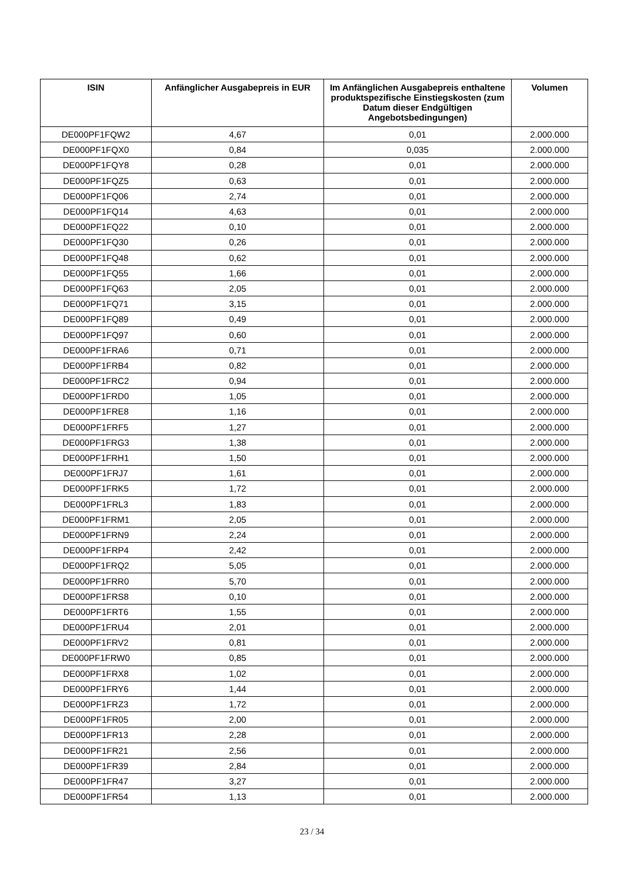| ISIN | Anfänglicher Ausgabepreis in EUR | Im Anfänglichen Ausgabepreis enthaltene produktspezifische Einstiegskosten (zum Datum dieser Endgültigen Angebotsbedingungen) | Volumen |
| --- | --- | --- | --- |
| DE000PF1FQW2 | 4,67 | 0,01 | 2.000.000 |
| DE000PF1FQX0 | 0,84 | 0,035 | 2.000.000 |
| DE000PF1FQY8 | 0,28 | 0,01 | 2.000.000 |
| DE000PF1FQZ5 | 0,63 | 0,01 | 2.000.000 |
| DE000PF1FQ06 | 2,74 | 0,01 | 2.000.000 |
| DE000PF1FQ14 | 4,63 | 0,01 | 2.000.000 |
| DE000PF1FQ22 | 0,10 | 0,01 | 2.000.000 |
| DE000PF1FQ30 | 0,26 | 0,01 | 2.000.000 |
| DE000PF1FQ48 | 0,62 | 0,01 | 2.000.000 |
| DE000PF1FQ55 | 1,66 | 0,01 | 2.000.000 |
| DE000PF1FQ63 | 2,05 | 0,01 | 2.000.000 |
| DE000PF1FQ71 | 3,15 | 0,01 | 2.000.000 |
| DE000PF1FQ89 | 0,49 | 0,01 | 2.000.000 |
| DE000PF1FQ97 | 0,60 | 0,01 | 2.000.000 |
| DE000PF1FRA6 | 0,71 | 0,01 | 2.000.000 |
| DE000PF1FRB4 | 0,82 | 0,01 | 2.000.000 |
| DE000PF1FRC2 | 0,94 | 0,01 | 2.000.000 |
| DE000PF1FRD0 | 1,05 | 0,01 | 2.000.000 |
| DE000PF1FRE8 | 1,16 | 0,01 | 2.000.000 |
| DE000PF1FRF5 | 1,27 | 0,01 | 2.000.000 |
| DE000PF1FRG3 | 1,38 | 0,01 | 2.000.000 |
| DE000PF1FRH1 | 1,50 | 0,01 | 2.000.000 |
| DE000PF1FRJ7 | 1,61 | 0,01 | 2.000.000 |
| DE000PF1FRK5 | 1,72 | 0,01 | 2.000.000 |
| DE000PF1FRL3 | 1,83 | 0,01 | 2.000.000 |
| DE000PF1FRM1 | 2,05 | 0,01 | 2.000.000 |
| DE000PF1FRN9 | 2,24 | 0,01 | 2.000.000 |
| DE000PF1FRP4 | 2,42 | 0,01 | 2.000.000 |
| DE000PF1FRQ2 | 5,05 | 0,01 | 2.000.000 |
| DE000PF1FRR0 | 5,70 | 0,01 | 2.000.000 |
| DE000PF1FRS8 | 0,10 | 0,01 | 2.000.000 |
| DE000PF1FRT6 | 1,55 | 0,01 | 2.000.000 |
| DE000PF1FRU4 | 2,01 | 0,01 | 2.000.000 |
| DE000PF1FRV2 | 0,81 | 0,01 | 2.000.000 |
| DE000PF1FRW0 | 0,85 | 0,01 | 2.000.000 |
| DE000PF1FRX8 | 1,02 | 0,01 | 2.000.000 |
| DE000PF1FRY6 | 1,44 | 0,01 | 2.000.000 |
| DE000PF1FRZ3 | 1,72 | 0,01 | 2.000.000 |
| DE000PF1FR05 | 2,00 | 0,01 | 2.000.000 |
| DE000PF1FR13 | 2,28 | 0,01 | 2.000.000 |
| DE000PF1FR21 | 2,56 | 0,01 | 2.000.000 |
| DE000PF1FR39 | 2,84 | 0,01 | 2.000.000 |
| DE000PF1FR47 | 3,27 | 0,01 | 2.000.000 |
| DE000PF1FR54 | 1,13 | 0,01 | 2.000.000 |
23 / 34